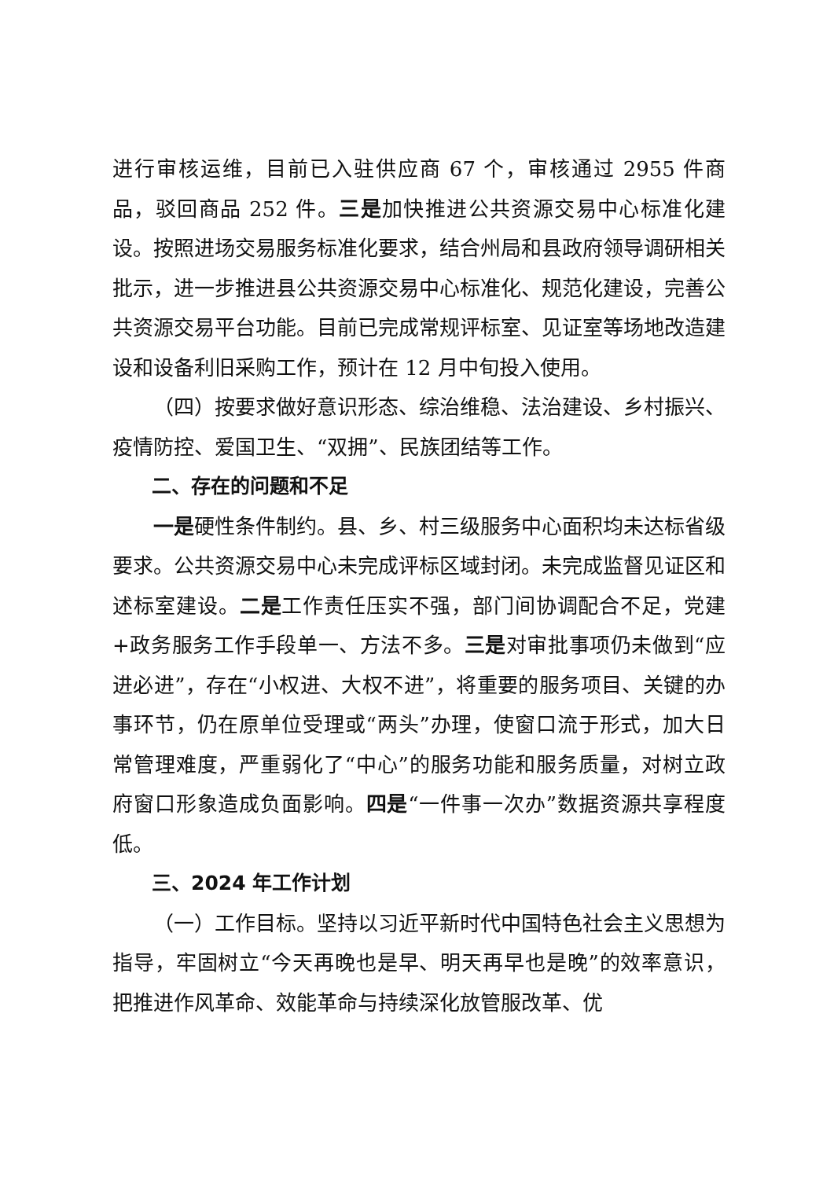进行审核运维，目前已入驻供应商 67 个，审核通过 2955 件商品，驳回商品 252 件。三是加快推进公共资源交易中心标准化建设。按照进场交易服务标准化要求，结合州局和县政府领导调研相关批示，进一步推进县公共资源交易中心标准化、规范化建设，完善公共资源交易平台功能。目前已完成常规评标室、见证室等场地改造建设和设备利旧采购工作，预计在 12 月中旬投入使用。
（四）按要求做好意识形态、综治维稳、法治建设、乡村振兴、疫情防控、爱国卫生、“双拥”、民族团结等工作。
二、存在的问题和不足
一是硬性条件制约。县、乡、村三级服务中心面积均未达标省级要求。公共资源交易中心未完成评标区域封闭。未完成监督见证区和述标室建设。二是工作责任压实不强，部门间协调配合不足，党建+政务服务工作手段单一、方法不多。三是对审批事项仍未做到“应进必进”，存在“小权进、大权不进”，将重要的服务项目、关键的办事环节，仍在原单位受理或“两头”办理，使窗口流于形式，加大日常管理难度，严重弱化了“中心”的服务功能和服务质量，对树立政府窗口形象造成负面影响。四是“一件事一次办”数据资源共享程度低。
三、2024 年工作计划
（一）工作目标。坚持以习近平新时代中国特色社会主义思想为指导，牢固树立“今天再晚也是早、明天再早也是晚”的效率意识，把推进作风革命、效能革命与持续深化放管服改革、优